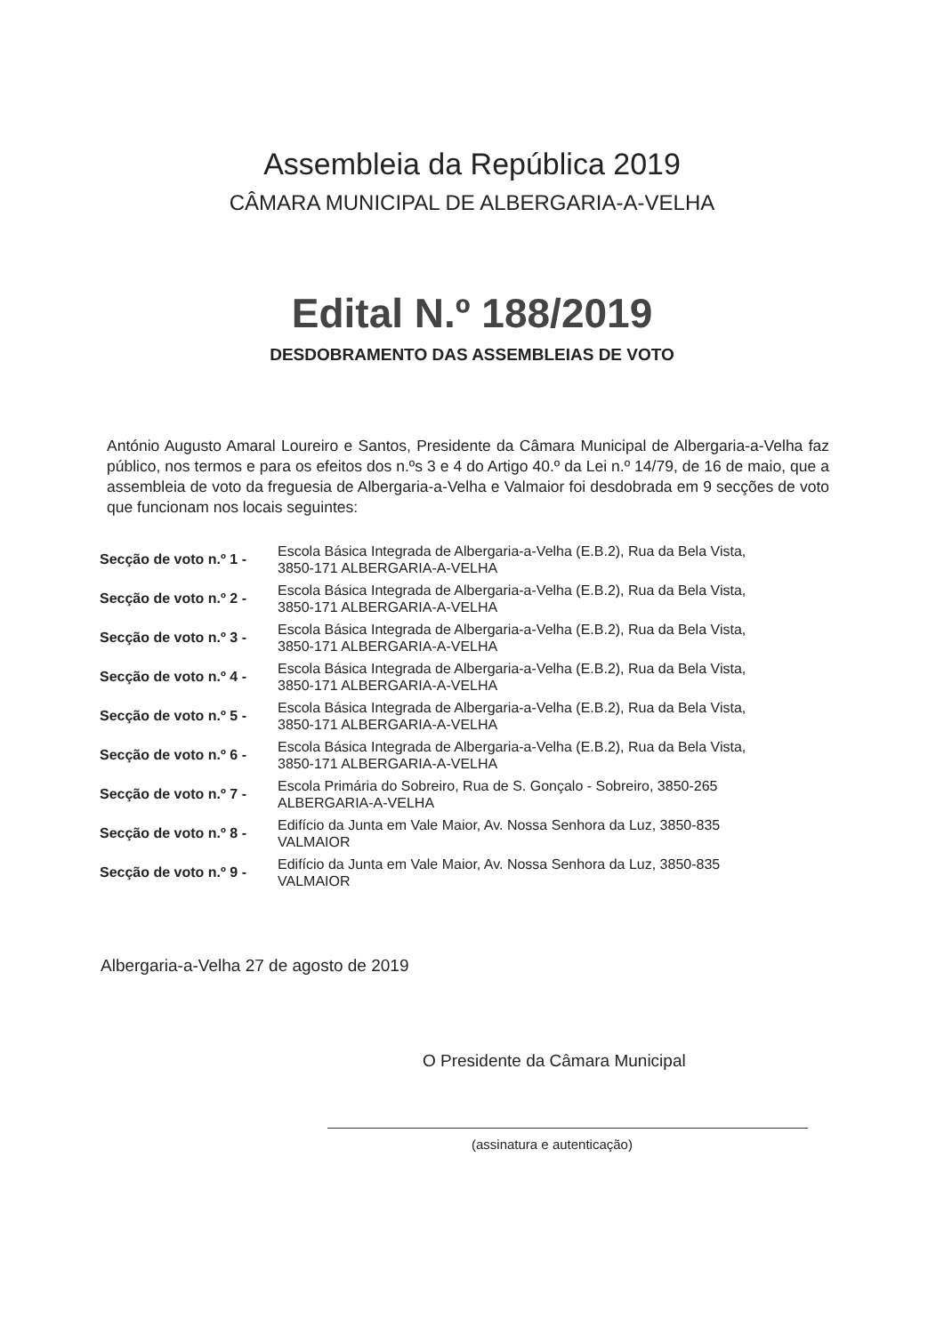Assembleia da República 2019
CÂMARA MUNICIPAL DE ALBERGARIA-A-VELHA
Edital N.º 188/2019
DESDOBRAMENTO DAS ASSEMBLEIAS DE VOTO
António Augusto Amaral Loureiro e Santos, Presidente da Câmara Municipal de Albergaria-a-Velha faz público, nos termos e para os efeitos dos n.ºs 3 e 4 do Artigo 40.º da Lei n.º 14/79, de 16 de maio, que a assembleia de voto da freguesia de Albergaria-a-Velha e Valmaior foi desdobrada em 9 secções de voto que funcionam nos locais seguintes:
| Secção de voto n.º 1 - | Escola Básica Integrada de Albergaria-a-Velha (E.B.2), Rua da Bela Vista, 3850-171 ALBERGARIA-A-VELHA |
| Secção de voto n.º 2 - | Escola Básica Integrada de Albergaria-a-Velha (E.B.2), Rua da Bela Vista, 3850-171 ALBERGARIA-A-VELHA |
| Secção de voto n.º 3 - | Escola Básica Integrada de Albergaria-a-Velha (E.B.2), Rua da Bela Vista, 3850-171 ALBERGARIA-A-VELHA |
| Secção de voto n.º 4 - | Escola Básica Integrada de Albergaria-a-Velha (E.B.2), Rua da Bela Vista, 3850-171 ALBERGARIA-A-VELHA |
| Secção de voto n.º 5 - | Escola Básica Integrada de Albergaria-a-Velha (E.B.2), Rua da Bela Vista, 3850-171 ALBERGARIA-A-VELHA |
| Secção de voto n.º 6 - | Escola Básica Integrada de Albergaria-a-Velha (E.B.2), Rua da Bela Vista, 3850-171 ALBERGARIA-A-VELHA |
| Secção de voto n.º 7 - | Escola Primária do Sobreiro, Rua de S. Gonçalo - Sobreiro, 3850-265 ALBERGARIA-A-VELHA |
| Secção de voto n.º 8 - | Edifício da Junta em Vale Maior, Av. Nossa Senhora da Luz, 3850-835 VALMAIOR |
| Secção de voto n.º 9 - | Edifício da Junta em Vale Maior, Av. Nossa Senhora da Luz, 3850-835 VALMAIOR |
Albergaria-a-Velha 27 de agosto de 2019
O Presidente da Câmara Municipal
(assinatura e autenticação)